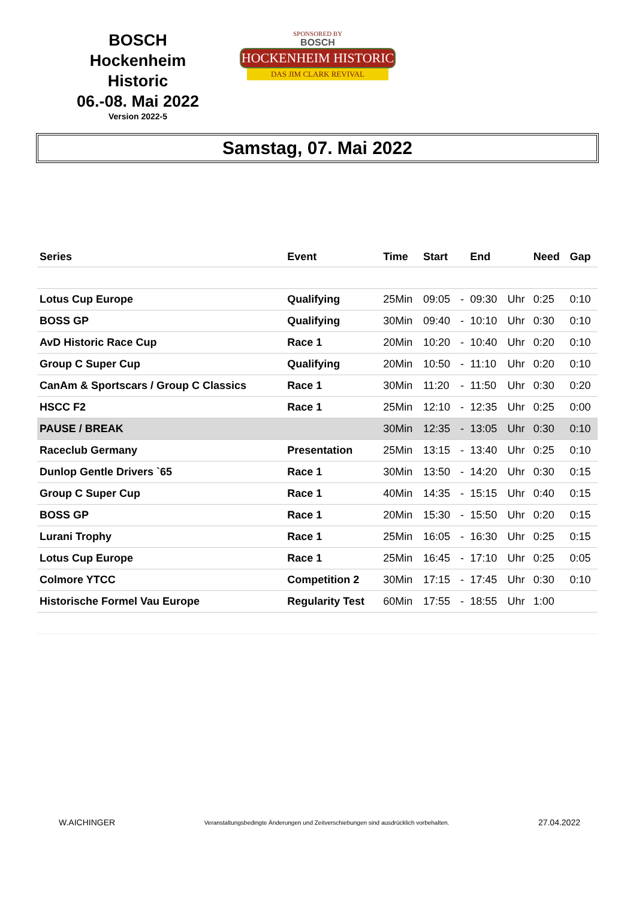BOSCH
Hockenheim Historic
06.-08. Mai 2022
Version 2022-5
SPONSORED BY
BOSCH
HOCKENHEIM HISTORIC
DAS JIM CLARK REVIVAL
Samstag, 07. Mai 2022
| Series | Event | Time | Start | | End | | Need | Gap |
| --- | --- | --- | --- | --- | --- | --- | --- | --- |
| Lotus Cup Europe | Qualifying | 25Min | 09:05 | - | 09:30 | Uhr | 0:25 | 0:10 |
| BOSS GP | Qualifying | 30Min | 09:40 | - | 10:10 | Uhr | 0:30 | 0:10 |
| AvD Historic Race Cup | Race 1 | 20Min | 10:20 | - | 10:40 | Uhr | 0:20 | 0:10 |
| Group C Super Cup | Qualifying | 20Min | 10:50 | - | 11:10 | Uhr | 0:20 | 0:10 |
| CanAm & Sportscars / Group C Classics | Race 1 | 30Min | 11:20 | - | 11:50 | Uhr | 0:30 | 0:20 |
| HSCC F2 | Race 1 | 25Min | 12:10 | - | 12:35 | Uhr | 0:25 | 0:00 |
| PAUSE / BREAK | | 30Min | 12:35 | - | 13:05 | Uhr | 0:30 | 0:10 |
| Raceclub Germany | Presentation | 25Min | 13:15 | - | 13:40 | Uhr | 0:25 | 0:10 |
| Dunlop Gentle Drivers `65 | Race 1 | 30Min | 13:50 | - | 14:20 | Uhr | 0:30 | 0:15 |
| Group C Super Cup | Race 1 | 40Min | 14:35 | - | 15:15 | Uhr | 0:40 | 0:15 |
| BOSS GP | Race 1 | 20Min | 15:30 | - | 15:50 | Uhr | 0:20 | 0:15 |
| Lurani Trophy | Race 1 | 25Min | 16:05 | - | 16:30 | Uhr | 0:25 | 0:15 |
| Lotus Cup Europe | Race 1 | 25Min | 16:45 | - | 17:10 | Uhr | 0:25 | 0:05 |
| Colmore YTCC | Competition 2 | 30Min | 17:15 | - | 17:45 | Uhr | 0:30 | 0:10 |
| Historische Formel Vau Europe | Regularity Test | 60Min | 17:55 | - | 18:55 | Uhr | 1:00 | |
W.AICHINGER Veranstaltungsbedingte Änderungen und Zeitverschiebungen sind ausdrücklich vorbehalten. 27.04.2022